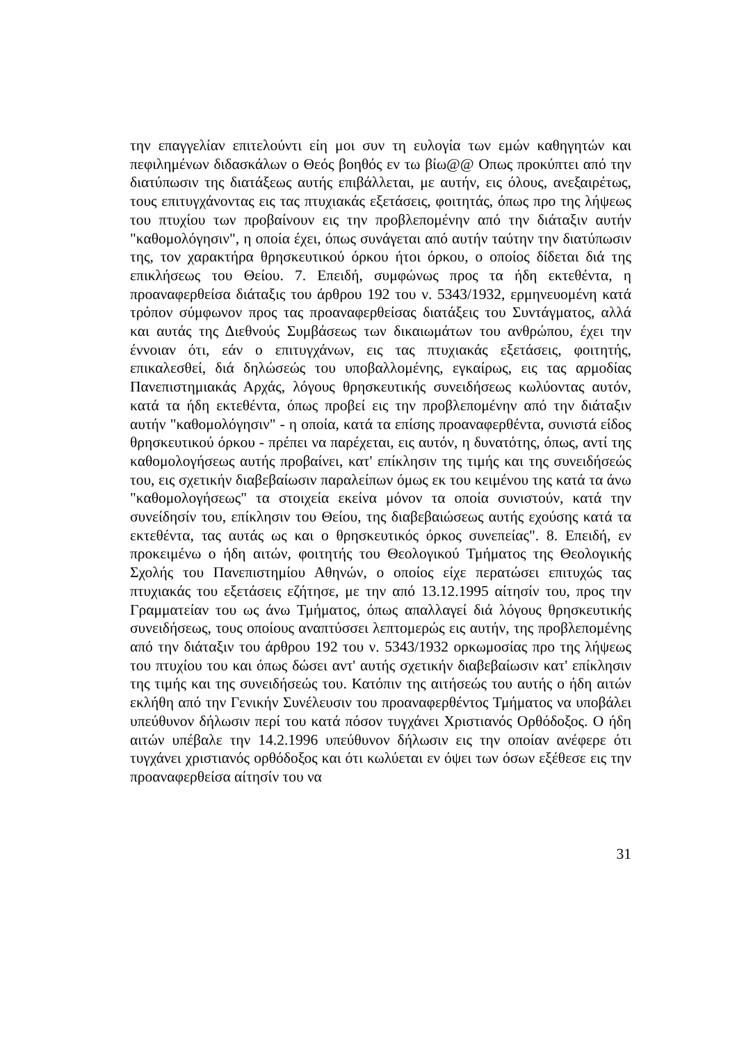την επαγγελίαν επιτελούντι είη μοι συν τη ευλογία των εμών καθηγητών και πεφιλημένων διδασκάλων ο Θεός βοηθός εν τω βίω@@ Οπως προκύπτει από την διατύπωσιν της διατάξεως αυτής επιβάλλεται, με αυτήν, εις όλους, ανεξαιρέτως, τους επιτυγχάνοντας εις τας πτυχιακάς εξετάσεις, φοιτητάς, όπως προ της λήψεως του πτυχίου των προβαίνουν εις την προβλεπομένην από την διάταξιν αυτήν "καθομολόγησιν", η οποία έχει, όπως συνάγεται από αυτήν ταύτην την διατύπωσιν της, τον χαρακτήρα θρησκευτικού όρκου ήτοι όρκου, ο οποίος δίδεται διά της επικλήσεως του Θείου. 7. Επειδή, συμφώνως προς τα ήδη εκτεθέντα, η προαναφερθείσα διάταξις του άρθρου 192 του ν. 5343/1932, ερμηνευομένη κατά τρόπον σύμφωνον προς τας προαναφερθείσας διατάξεις του Συντάγματος, αλλά και αυτάς της Διεθνούς Συμβάσεως των δικαιωμάτων του ανθρώπου, έχει την έννοιαν ότι, εάν ο επιτυγχάνων, εις τας πτυχιακάς εξετάσεις, φοιτητής, επικαλεσθεί, διά δηλώσεώς του υποβαλλομένης, εγκαίρως, εις τας αρμοδίας Πανεπιστημιακάς Αρχάς, λόγους θρησκευτικής συνειδήσεως κωλύοντας αυτόν, κατά τα ήδη εκτεθέντα, όπως προβεί εις την προβλεπομένην από την διάταξιν αυτήν "καθομολόγησιν" - η οποία, κατά τα επίσης προαναφερθέντα, συνιστά είδος θρησκευτικού όρκου - πρέπει να παρέχεται, εις αυτόν, η δυνατότης, όπως, αντί της καθομολογήσεως αυτής προβαίνει, κατ' επίκλησιν της τιμής και της συνειδήσεώς του, εις σχετικήν διαβεβαίωσιν παραλείπων όμως εκ του κειμένου της κατά τα άνω "καθομολογήσεως" τα στοιχεία εκείνα μόνον τα οποία συνιστούν, κατά την συνείδησίν του, επίκλησιν του Θείου, της διαβεβαιώσεως αυτής εχούσης κατά τα εκτεθέντα, τας αυτάς ως και ο θρησκευτικός όρκος συνεπείας". 8. Επειδή, εν προκειμένω ο ήδη αιτών, φοιτητής του Θεολογικού Τμήματος της Θεολογικής Σχολής του Πανεπιστημίου Αθηνών, ο οποίος είχε περατώσει επιτυχώς τας πτυχιακάς του εξετάσεις εζήτησε, με την από 13.12.1995 αίτησίν του, προς την Γραμματείαν του ως άνω Τμήματος, όπως απαλλαγεί διά λόγους θρησκευτικής συνειδήσεως, τους οποίους αναπτύσσει λεπτομερώς εις αυτήν, της προβλεπομένης από την διάταξιν του άρθρου 192 του ν. 5343/1932 ορκωμοσίας προ της λήψεως του πτυχίου του και όπως δώσει αντ' αυτής σχετικήν διαβεβαίωσιν κατ' επίκλησιν της τιμής και της συνειδήσεώς του. Κατόπιν της αιτήσεώς του αυτής ο ήδη αιτών εκλήθη από την Γενικήν Συνέλευσιν του προαναφερθέντος Τμήματος να υποβάλει υπεύθυνον δήλωσιν περί του κατά πόσον τυγχάνει Χριστιανός Ορθόδοξος. Ο ήδη αιτών υπέβαλε την 14.2.1996 υπεύθυνον δήλωσιν εις την οποίαν ανέφερε ότι τυγχάνει χριστιανός ορθόδοξος και ότι κωλύεται εν όψει των όσων εξέθεσε εις την προαναφερθείσα αίτησίν του να
31